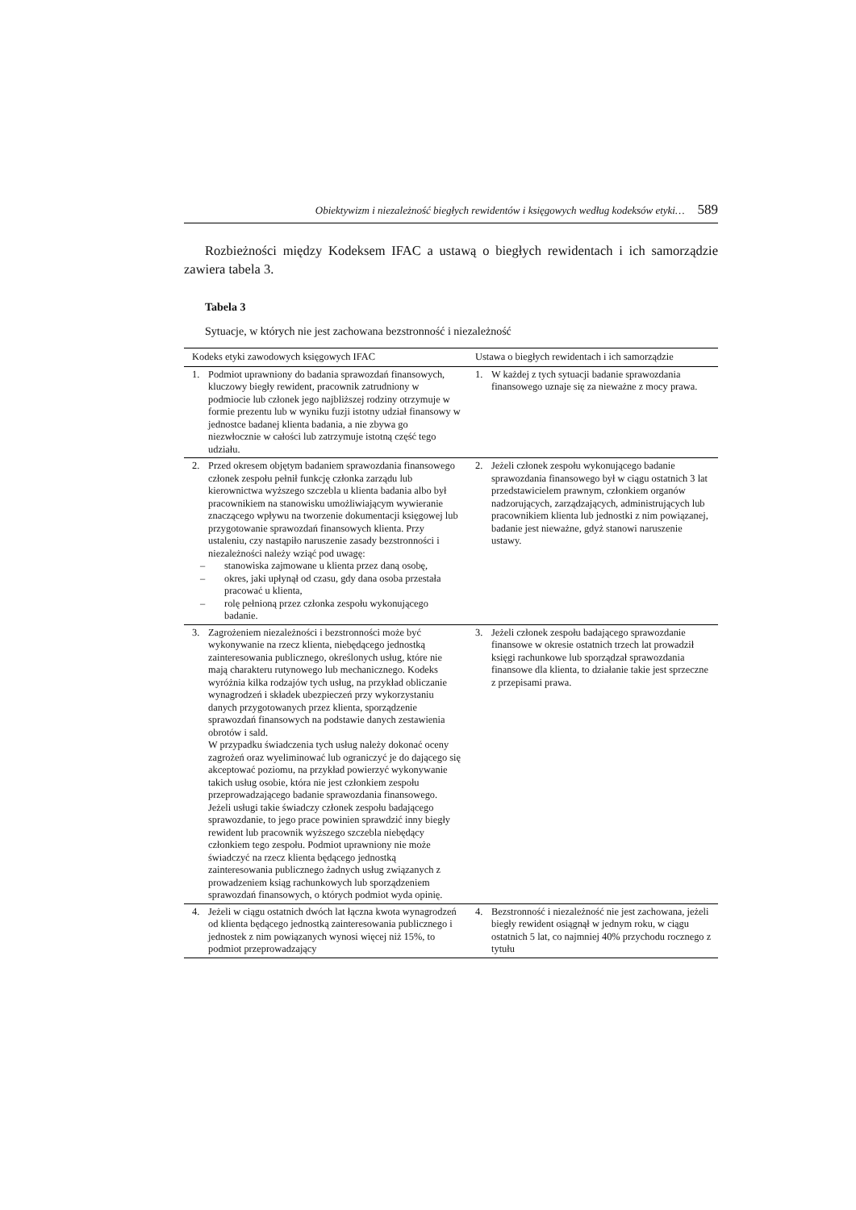Obiektywizm i niezależność biegłych rewidentów i księgowych według kodeksów etyki… 589
Rozbieżności między Kodeksem IFAC a ustawą o biegłych rewidentach i ich samorządzie zawiera tabela 3.
Tabela 3
Sytuacje, w których nie jest zachowana bezstronność i niezależność
| Kodeks etyki zawodowych księgowych IFAC | Ustawa o biegłych rewidentach i ich samorządzie |
| --- | --- |
| 1. Podmiot uprawniony do badania sprawozdań finansowych, kluczowy biegły rewident, pracownik zatrudniony w podmiocie lub członek jego najbliższej rodziny otrzymuje w formie prezentu lub w wyniku fuzji istotny udział finansowy w jednostce badanej klienta badania, a nie zbywa go niezwłocznie w całości lub zatrzymuje istotną część tego udziału. | 1. W każdej z tych sytuacji badanie sprawozdania finansowego uznaje się za nieważne z mocy prawa. |
| 2. Przed okresem objętym badaniem sprawozdania finansowego członek zespołu pełnił funkcję członka zarządu lub kierownictwa wyższego szczebla u klienta badania albo był pracownikiem na stanowisku umożliwiającym wywieranie znaczącego wpływu na tworzenie dokumentacji księgowej lub przygotowanie sprawozdań finansowych klienta. Przy ustaleniu, czy nastąpiło naruszenie zasady bezstronności i niezależności należy wziąć pod uwagę: – stanowiska zajmowane u klienta przez daną osobę, – okres, jaki upłynął od czasu, gdy dana osoba przestała pracować u klienta, – rolę pełnioną przez członka zespołu wykonującego badanie. | 2. Jeżeli członek zespołu wykonującego badanie sprawozdania finansowego był w ciągu ostatnich 3 lat przedstawicielem prawnym, członkiem organów nadzorujących, zarządzających, administrujących lub pracownikiem klienta lub jednostki z nim powiązanej, badanie jest nieważne, gdyż stanowi naruszenie ustawy. |
| 3. Zagrożeniem niezależności i bezstronności może być wykonywanie na rzecz klienta, niebędącego jednostką zainteresowania publicznego, określonych usług, które nie mają charakteru rutynowego lub mechanicznego. Kodeks wyróżnia kilka rodzajów tych usług, na przykład obliczanie wynagrodzeń i składek ubezpieczeń przy wykorzystaniu danych przygotowanych przez klienta, sporządzenie sprawozdań finansowych na podstawie danych zestawienia obrotów i sald. W przypadku świadczenia tych usług należy dokonać oceny zagrożeń oraz wyeliminować lub ograniczyć je do dającego się akceptować poziomu, na przykład powierzyć wykonywanie takich usług osobie, która nie jest członkiem zespołu przeprowadzającego badanie sprawozdania finansowego. Jeżeli usługi takie świadczy członek zespołu badającego sprawozdanie, to jego prace powinien sprawdzić inny biegły rewident lub pracownik wyższego szczebla niebędący członkiem tego zespołu. Podmiot uprawniony nie może świadczyć na rzecz klienta będącego jednostką zainteresowania publicznego żadnych usług związanych z prowadzeniem ksiąg rachunkowych lub sporządzeniem sprawozdań finansowych, o których podmiot wyda opinię. | 3. Jeżeli członek zespołu badającego sprawozdanie finansowe w okresie ostatnich trzech lat prowadził księgi rachunkowe lub sporządzał sprawozdania finansowe dla klienta, to działanie takie jest sprzeczne z przepisami prawa. |
| 4. Jeżeli w ciągu ostatnich dwóch lat łączna kwota wynagrodzeń od klienta będącego jednostką zainteresowania publicznego i jednostek z nim powiązanych wynosi więcej niż 15%, to podmiot przeprowadzający | 4. Bezstronność i niezależność nie jest zachowana, jeżeli biegły rewident osiągnął w jednym roku, w ciągu ostatnich 5 lat, co najmniej 40% przychodu rocznego z tytułu |